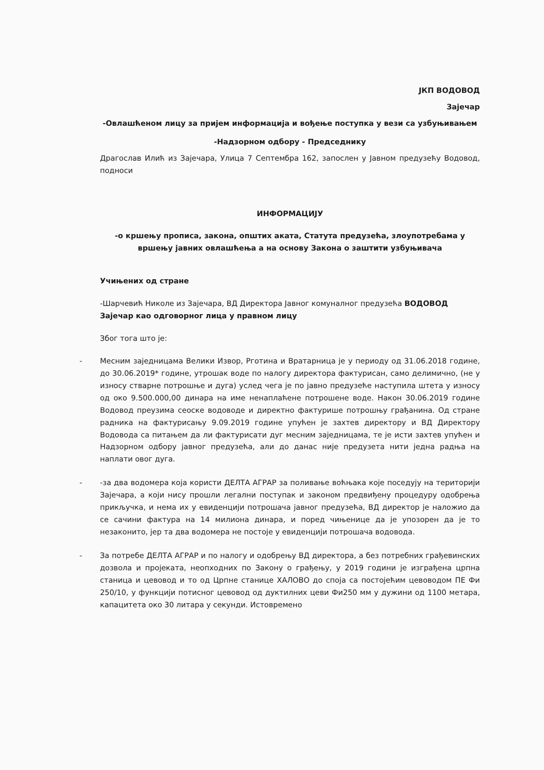ЈКП ВОДОВОД
Зајечар
-Овлашћеном лицу за пријем информација и вођење поступка у вези са узбуњивањем
-Надзорном одбору - Председнику
Драгослав Илић из Зајечара, Улица 7 Септембра 162, запослен у Јавном предузећу Водовод, подноси
ИНФОРМАЦИЈУ
-о кршењу прописа, закона, општих аката, Статута предузећа, злоупотребама у вршењу јавних овлашћења а на основу Закона о заштити узбуњивача
Учињених од стране
-Шарчевић Николе из Зајечара, ВД Директора Јавног комуналног предузећа ВОДОВОД Зајечар као одговорног лица у правном лицу
Због тога што је:
- Месним заједницама Велики Извор, Рготина и Вратарница је у периоду од 31.06.2018 године, до 30.06.2019* године, утрошак воде по налогу директора фактурисан, само делимично, (не у износу стварне потрошње и дуга) услед чега је по јавно предузеће наступила штета у износу од око 9.500.000,00 динара на име ненаплаћене потрошене воде. Након 30.06.2019 године Водовод преузима сеоске водоводе и директно фактурише потрошњу грађанина. Од стране радника на фактурисању 9.09.2019 године упућен је захтев директору и ВД Директору Водовода са питањем да ли фактурисати дуг месним заједницама, те је исти захтев упућен и Надзорном одбору јавног предузећа, али до данас није предузета нити једна радња на наплати овог дуга.
- -за два водомера која користи ДЕЛТА АГРАР за поливање воћњака које поседују на територији Зајечара, а који нису прошли легални поступак и законом предвиђену процедуру одобрења прикључка, и нема их у евиденцији потрошача јавног предузећа, ВД директор је наложио да се сачини фактура на 14 милиона динара, и поред чињенице да је упозорен да је то незаконито, јер та два водомера не постоје у евиденцији потрошача водовода.
- За потребе ДЕЛТА АГРАР и по налогу и одобрењу ВД директора, а без потребних грађевинских дозвола и пројеката, неопходних по Закону о грађењу, у 2019 години је изграђена црпна станица и цевовод и то од Црпне станице ХАЛОВО до споја са постојећим цевоводом ПЕ Фи 250/10, у функцији потисног цевовод од дуктилних цеви Фи250 мм у дужини од 1100 метара, капацитета око 30 литара у секунди. Истовремено